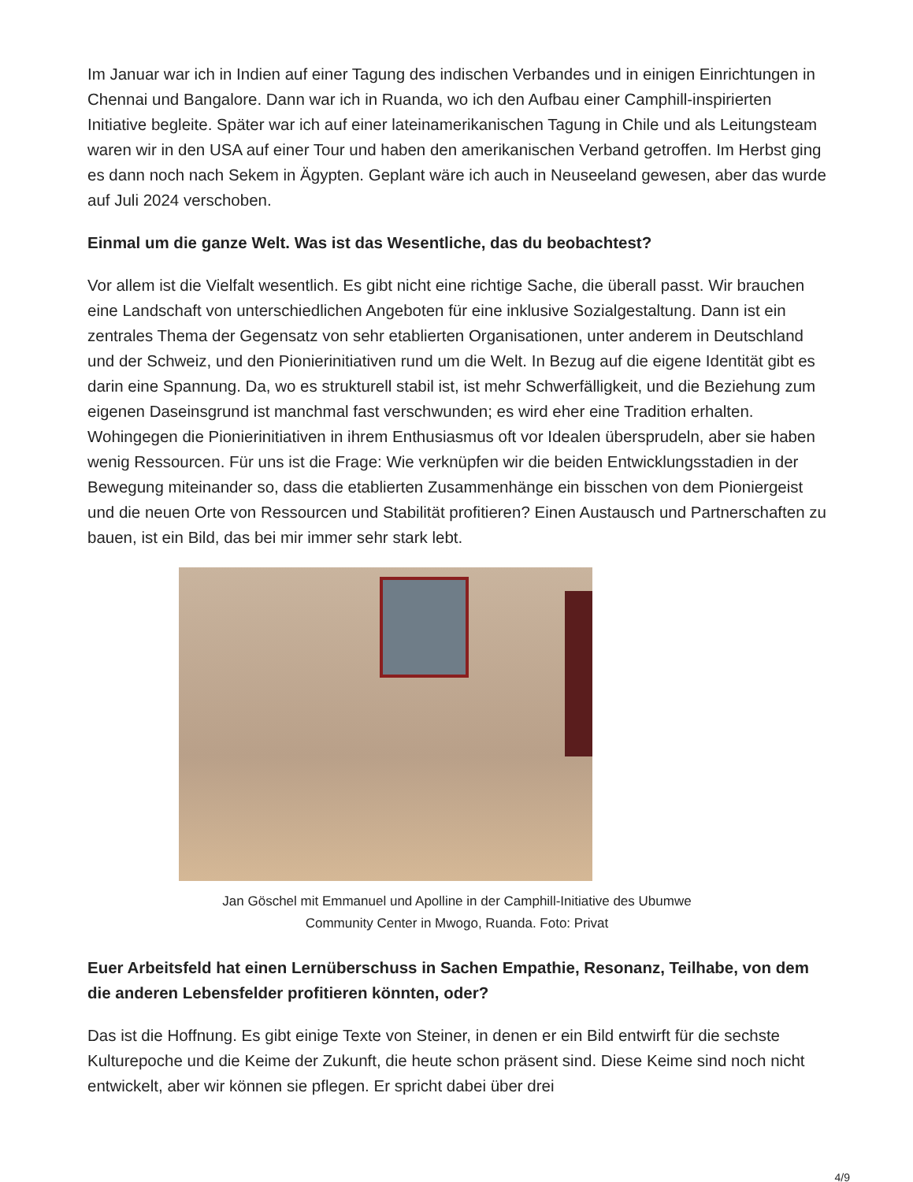Im Januar war ich in Indien auf einer Tagung des indischen Verbandes und in einigen Einrichtungen in Chennai und Bangalore. Dann war ich in Ruanda, wo ich den Aufbau einer Camphill-inspirierten Initiative begleite. Später war ich auf einer lateinamerikanischen Tagung in Chile und als Leitungsteam waren wir in den USA auf einer Tour und haben den amerikanischen Verband getroffen. Im Herbst ging es dann noch nach Sekem in Ägypten. Geplant wäre ich auch in Neuseeland gewesen, aber das wurde auf Juli 2024 verschoben.
Einmal um die ganze Welt. Was ist das Wesentliche, das du beobachtest?
Vor allem ist die Vielfalt wesentlich. Es gibt nicht eine richtige Sache, die überall passt. Wir brauchen eine Landschaft von unterschiedlichen Angeboten für eine inklusive Sozialgestaltung. Dann ist ein zentrales Thema der Gegensatz von sehr etablierten Organisationen, unter anderem in Deutschland und der Schweiz, und den Pionierinitiativen rund um die Welt. In Bezug auf die eigene Identität gibt es darin eine Spannung. Da, wo es strukturell stabil ist, ist mehr Schwerfälligkeit, und die Beziehung zum eigenen Daseinsgrund ist manchmal fast verschwunden; es wird eher eine Tradition erhalten. Wohingegen die Pionierinitiativen in ihrem Enthusiasmus oft vor Idealen übersprudeln, aber sie haben wenig Ressourcen. Für uns ist die Frage: Wie verknüpfen wir die beiden Entwicklungsstadien in der Bewegung miteinander so, dass die etablierten Zusammenhänge ein bisschen von dem Pioniergeist und die neuen Orte von Ressourcen und Stabilität profitieren? Einen Austausch und Partnerschaften zu bauen, ist ein Bild, das bei mir immer sehr stark lebt.
Jan Göschel mit Emmanuel und Apolline in der Camphill-Initiative des Ubumwe
Community Center in Mwogo, Ruanda. Foto: Privat
Euer Arbeitsfeld hat einen Lernüberschuss in Sachen Empathie, Resonanz, Teilhabe, von dem die anderen Lebensfelder profitieren könnten, oder?
Das ist die Hoffnung. Es gibt einige Texte von Steiner, in denen er ein Bild entwirft für die sechste Kulturepoche und die Keime der Zukunft, die heute schon präsent sind. Diese Keime sind noch nicht entwickelt, aber wir können sie pflegen. Er spricht dabei über drei
4/9